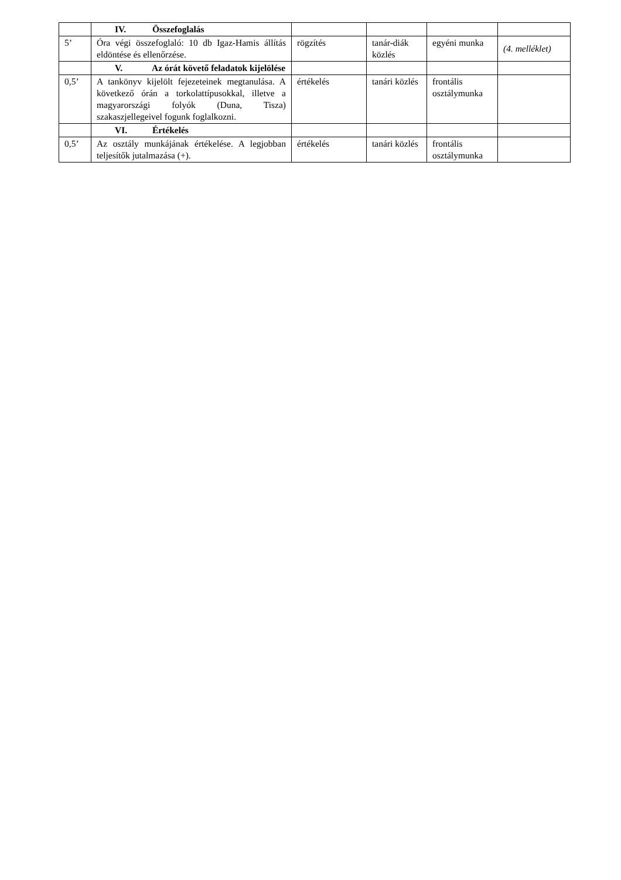| | IV. Összefoglalás | | | | |
| 5’ | Óra végi összefoglaló: 10 db Igaz-Hamis állítás eldöntése és ellenőrzése. | rögzítés | tanár-diák közlés | egyéni munka | (4. melléklet) |
| | V. Az órát követő feladatok kijelölése | | | | |
| 0,5’ | A tankönyv kijelölt fejezeteinek megtanulása. A következő órán a torkolattípusokkal, illetve a magyarországi folyók (Duna, Tisza) szakaszjellegeivel fogunk foglalkozni. | értékelés | tanári közlés | frontális osztálymunka | |
| | VI. Értékelés | | | | |
| 0,5’ | Az osztály munkájának értékelése. A legjobban teljesítők jutalmazása (+). | értékelés | tanári közlés | frontális osztálymunka | |